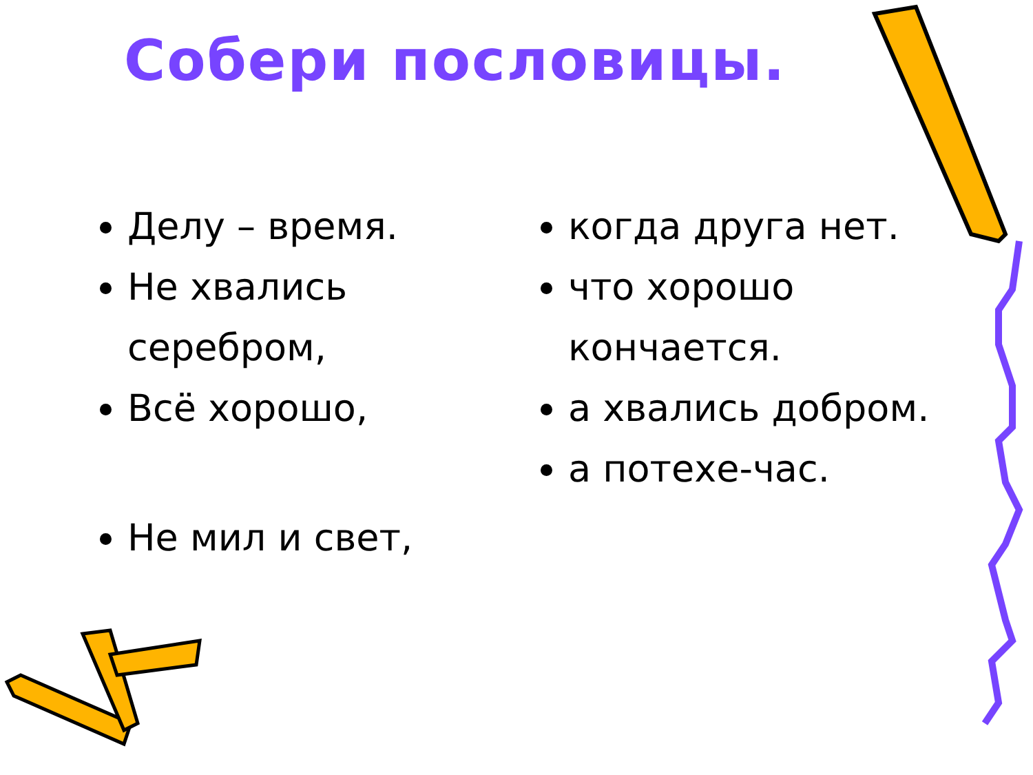Собери пословицы.
Делу – время.
Не хвались серебром,
Всё хорошо,
Не мил и свет,
когда друга нет.
что хорошо кончается.
а хвались добром.
а потехе-час.